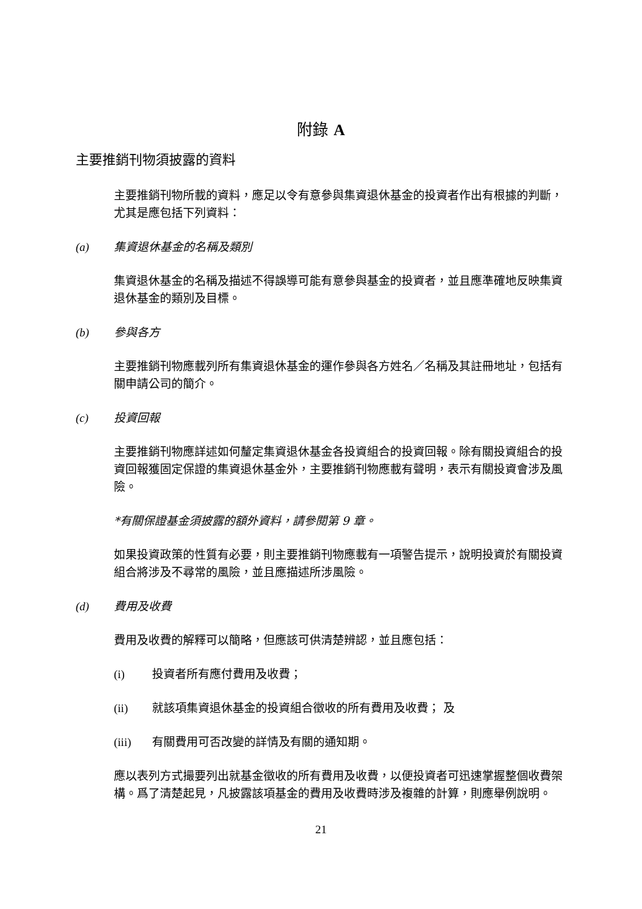附錄 A
主要推銷刊物須披露的資料
主要推銷刊物所載的資料，應足以令有意參與集資退休基金的投資者作出有根據的判斷，尤其是應包括下列資料：
(a) 集資退休基金的名稱及類別
集資退休基金的名稱及描述不得誤導可能有意參與基金的投資者，並且應準確地反映集資退休基金的類別及目標。
(b) 參與各方
主要推銷刊物應載列所有集資退休基金的運作參與各方姓名／名稱及其註冊地址，包括有關申請公司的簡介。
(c) 投資回報
主要推銷刊物應詳述如何釐定集資退休基金各投資組合的投資回報。除有關投資組合的投資回報獲固定保證的集資退休基金外，主要推銷刊物應載有聲明，表示有關投資會涉及風險。
*有關保證基金須披露的額外資料，請參閱第 9 章。
如果投資政策的性質有必要，則主要推銷刊物應載有一項警告提示，說明投資於有關投資組合將涉及不尋常的風險，並且應描述所涉風險。
(d) 費用及收費
費用及收費的解釋可以簡略，但應該可供清楚辨認，並且應包括：
(i) 投資者所有應付費用及收費；
(ii) 就該項集資退休基金的投資組合徵收的所有費用及收費； 及
(iii) 有關費用可否改變的詳情及有關的通知期。
應以表列方式撮要列出就基金徵收的所有費用及收費，以便投資者可迅速掌握整個收費架構。爲了清楚起見，凡披露該項基金的費用及收費時涉及複雜的計算，則應舉例說明。
21